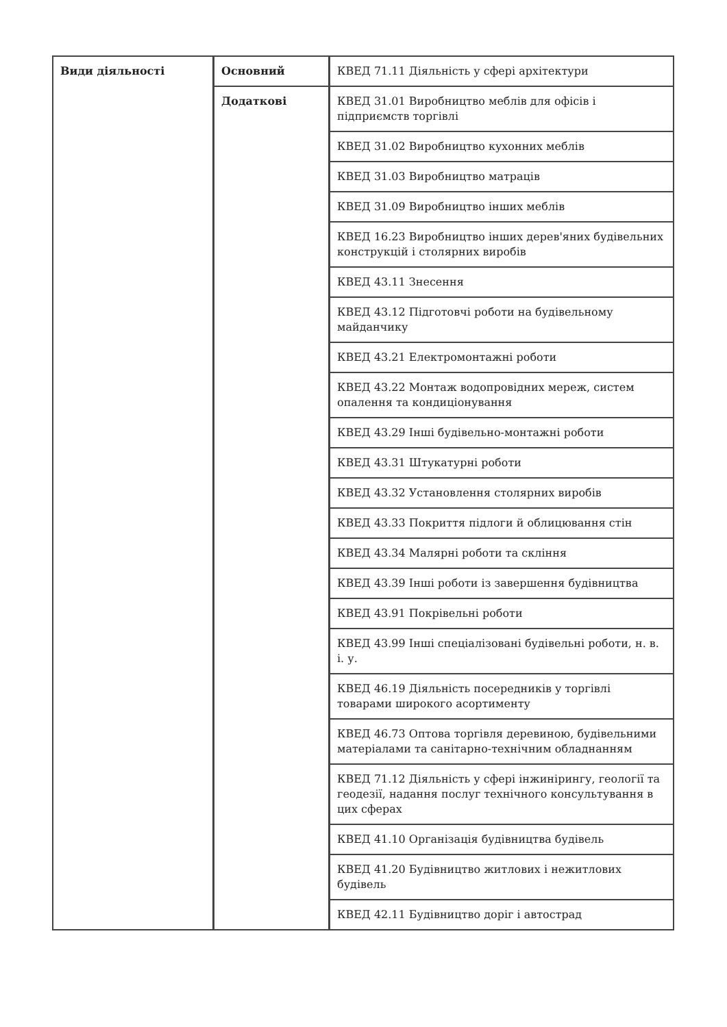| Види діяльності | Основний | КВЕД 71.11 Діяльність у сфері архітектури |
| | Додаткові | КВЕД 31.01 Виробництво меблів для офісів і підприємств торгівлі |
| | | КВЕД 31.02 Виробництво кухонних меблів |
| | | КВЕД 31.03 Виробництво матраців |
| | | КВЕД 31.09 Виробництво інших меблів |
| | | КВЕД 16.23 Виробництво інших дерев'яних будівельних конструкцій і столярних виробів |
| | | КВЕД 43.11 Знесення |
| | | КВЕД 43.12 Підготовчі роботи на будівельному майданчику |
| | | КВЕД 43.21 Електромонтажні роботи |
| | | КВЕД 43.22 Монтаж водопровідних мереж, систем опалення та кондиціонування |
| | | КВЕД 43.29 Інші будівельно-монтажні роботи |
| | | КВЕД 43.31 Штукатурні роботи |
| | | КВЕД 43.32 Установлення столярних виробів |
| | | КВЕД 43.33 Покриття підлоги й облицювання стін |
| | | КВЕД 43.34 Малярні роботи та скління |
| | | КВЕД 43.39 Інші роботи із завершення будівництва |
| | | КВЕД 43.91 Покрівельні роботи |
| | | КВЕД 43.99 Інші спеціалізовані будівельні роботи, н. в. і. у. |
| | | КВЕД 46.19 Діяльність посередників у торгівлі товарами широкого асортименту |
| | | КВЕД 46.73 Оптова торгівля деревиною, будівельними матеріалами та санітарно-технічним обладнанням |
| | | КВЕД 71.12 Діяльність у сфері інжинірингу, геології та геодезії, надання послуг технічного консультування в цих сферах |
| | | КВЕД 41.10 Організація будівництва будівель |
| | | КВЕД 41.20 Будівництво житлових і нежитлових будівель |
| | | КВЕД 42.11 Будівництво доріг і автострад |